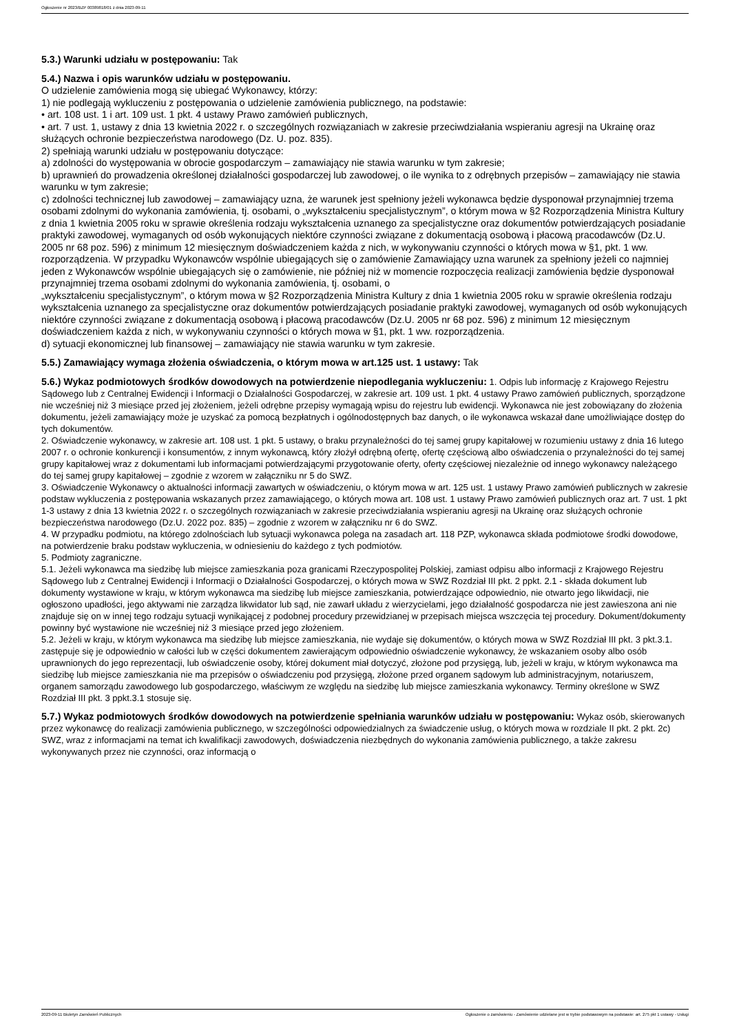Ogłoszenie nr 2023/BZP 00389818/01 z dnia 2023-09-11
5.3.) Warunki udziału w postępowaniu: Tak
5.4.) Nazwa i opis warunków udziału w postępowaniu.
O udzielenie zamówienia mogą się ubiegać Wykonawcy, którzy:
1) nie podlegają wykluczeniu z postępowania o udzielenie zamówienia publicznego, na podstawie:
• art. 108 ust. 1 i art. 109 ust. 1 pkt. 4 ustawy Prawo zamówień publicznych,
• art. 7 ust. 1, ustawy z dnia 13 kwietnia 2022 r. o szczególnych rozwiązaniach w zakresie przeciwdziałania wspieraniu agresji na Ukrainę oraz służących ochronie bezpieczeństwa narodowego (Dz. U. poz. 835).
2) spełniają warunki udziału w postępowaniu dotyczące:
a) zdolności do występowania w obrocie gospodarczym – zamawiający nie stawia warunku w tym zakresie;
b) uprawnień do prowadzenia określonej działalności gospodarczej lub zawodowej, o ile wynika to z odrębnych przepisów – zamawiający nie stawia warunku w tym zakresie;
c) zdolności technicznej lub zawodowej – zamawiający uzna, że warunek jest spełniony jeżeli wykonawca będzie dysponował przynajmniej trzema osobami zdolnymi do wykonania zamówienia, tj. osobami, o „wykształceniu specjalistycznym”, o którym mowa w §2 Rozporządzenia Ministra Kultury z dnia 1 kwietnia 2005 roku w sprawie określenia rodzaju wykształcenia uznanego za specjalistyczne oraz dokumentów potwierdzających posiadanie praktyki zawodowej, wymaganych od osób wykonujących niektóre czynności związane z dokumentacją osobową i płacową pracodawców (Dz.U. 2005 nr 68 poz. 596) z minimum 12 miesięcznym doświadczeniem każda z nich, w wykonywaniu czynności o których mowa w §1, pkt. 1 ww. rozporządzenia. W przypadku Wykonawców wspólnie ubiegających się o zamówienie Zamawiający uzna warunek za spełniony jeżeli co najmniej jeden z Wykonawców wspólnie ubiegających się o zamówienie, nie później niż w momencie rozpoczęcia realizacji zamówienia będzie dysponował przynajmniej trzema osobami zdolnymi do wykonania zamówienia, tj. osobami, o
„wykształceniu specjalistycznym”, o którym mowa w §2 Rozporządzenia Ministra Kultury z dnia 1 kwietnia 2005 roku w sprawie określenia rodzaju wykształcenia uznanego za specjalistyczne oraz dokumentów potwierdzających posiadanie praktyki zawodowej, wymaganych od osób wykonujących niektóre czynności związane z dokumentacją osobową i płacową pracodawców (Dz.U. 2005 nr 68 poz. 596) z minimum 12 miesięcznym doświadczeniem każda z nich, w wykonywaniu czynności o których mowa w §1, pkt. 1 ww. rozporządzenia.
d) sytuacji ekonomicznej lub finansowej – zamawiający nie stawia warunku w tym zakresie.
5.5.) Zamawiający wymaga złożenia oświadczenia, o którym mowa w art.125 ust. 1 ustawy: Tak
5.6.) Wykaz podmiotowych środków dowodowych na potwierdzenie niepodlegania wykluczeniu: 1. Odpis lub informację z Krajowego Rejestru Sądowego lub z Centralnej Ewidencji i Informacji o Działalności Gospodarczej, w zakresie art. 109 ust. 1 pkt. 4 ustawy Prawo zamówień publicznych, sporządzone nie wcześniej niż 3 miesiące przed jej złożeniem, jeżeli odrębne przepisy wymagają wpisu do rejestru lub ewidencji. Wykonawca nie jest zobowiązany do złożenia dokumentu, jeżeli zamawiający może je uzyskać za pomocą bezpłatnych i ogólnodostępnych baz danych, o ile wykonawca wskazał dane umożliwiające dostęp do tych dokumentów.
2. Oświadczenie wykonawcy, w zakresie art. 108 ust. 1 pkt. 5 ustawy, o braku przynależności do tej samej grupy kapitałowej w rozumieniu ustawy z dnia 16 lutego 2007 r. o ochronie konkurencji i konsumentów, z innym wykonawcą, który złożył odrębną ofertę, ofertę częściową albo oświadczenia o przynależności do tej samej grupy kapitałowej wraz z dokumentami lub informacjami potwierdzającymi przygotowanie oferty, oferty częściowej niezależnie od innego wykonawcy należącego do tej samej grupy kapitałowej – zgodnie z wzorem w załączniku nr 5 do SWZ.
3. Oświadczenie Wykonawcy o aktualności informacji zawartych w oświadczeniu, o którym mowa w art. 125 ust. 1 ustawy Prawo zamówień publicznych w zakresie podstaw wykluczenia z postępowania wskazanych przez zamawiającego, o których mowa art. 108 ust. 1 ustawy Prawo zamówień publicznych oraz art. 7 ust. 1 pkt 1-3 ustawy z dnia 13 kwietnia 2022 r. o szczególnych rozwiązaniach w zakresie przeciwdziałania wspieraniu agresji na Ukrainę oraz służących ochronie bezpieczeństwa narodowego (Dz.U. 2022 poz. 835) – zgodnie z wzorem w załączniku nr 6 do SWZ.
4. W przypadku podmiotu, na którego zdolnościach lub sytuacji wykonawca polega na zasadach art. 118 PZP, wykonawca składa podmiotowe środki dowodowe, na potwierdzenie braku podstaw wykluczenia, w odniesieniu do każdego z tych podmiotów.
5. Podmioty zagraniczne.
5.1. Jeżeli wykonawca ma siedzibę lub miejsce zamieszkania poza granicami Rzeczypospolitej Polskiej, zamiast odpisu albo informacji z Krajowego Rejestru Sądowego lub z Centralnej Ewidencji i Informacji o Działalności Gospodarczej, o których mowa w SWZ Rozdział III pkt. 2 ppkt. 2.1 - składa dokument lub dokumenty wystawione w kraju, w którym wykonawca ma siedzibę lub miejsce zamieszkania, potwierdzające odpowiednio, nie otwarto jego likwidacji, nie ogłoszono upadłości, jego aktywami nie zarządza likwidator lub sąd, nie zawarł układu z wierzycielami, jego działalność gospodarcza nie jest zawieszona ani nie znajduje się on w innej tego rodzaju sytuacji wynikającej z podobnej procedury przewidzianej w przepisach miejsca wszczęcia tej procedury. Dokument/dokumenty powinny być wystawione nie wcześniej niż 3 miesiące przed jego złożeniem.
5.2. Jeżeli w kraju, w którym wykonawca ma siedzibę lub miejsce zamieszkania, nie wydaje się dokumentów, o których mowa w SWZ Rozdział III pkt. 3 pkt.3.1. zastępuje się je odpowiednio w całości lub w części dokumentem zawierającym odpowiednio oświadczenie wykonawcy, że wskazaniem osoby albo osób uprawnionych do jego reprezentacji, lub oświadczenie osoby, której dokument miał dotyczyć, złożone pod przysięgą, lub, jeżeli w kraju, w którym wykonawca ma siedzibę lub miejsce zamieszkania nie ma przepisów o oświadczeniu pod przysięgą, złożone przed organem sądowym lub administracyjnym, notariuszem, organem samorządu zawodowego lub gospodarczego, właściwym ze względu na siedzibę lub miejsce zamieszkania wykonawcy. Terminy określone w SWZ Rozdział III pkt. 3 ppkt.3.1 stosuje się.
5.7.) Wykaz podmiotowych środków dowodowych na potwierdzenie spełniania warunków udziału w postępowaniu: Wykaz osób, skierowanych przez wykonawcę do realizacji zamówienia publicznego, w szczególności odpowiedzialnych za świadczenie usług, o których mowa w rozdziale II pkt. 2 pkt. 2c) SWZ, wraz z informacjami na temat ich kwalifikacji zawodowych, doświadczenia niezbędnych do wykonania zamówienia publicznego, a także zakresu wykonywanych przez nie czynności, oraz informacją o
2023-09-11 Biuletyn Zamówień Publicznych Ogłoszenie o zamówieniu - Zamówienie udzielane jest w trybie podstawowym na podstawie: art. 275 pkt 1 ustawy - Usługi